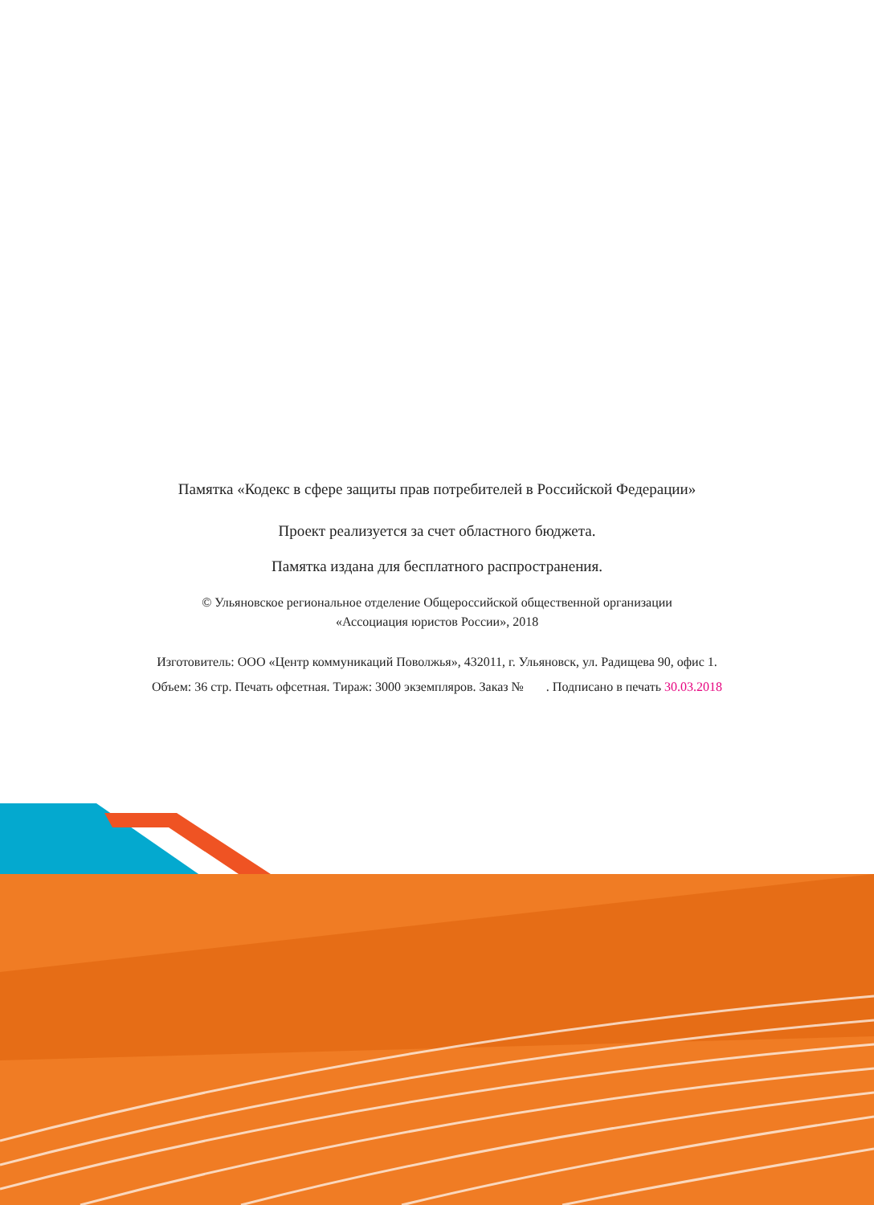Памятка «Кодекс в сфере защиты прав потребителей в Российской Федерации»
Проект реализуется за счет областного бюджета.
Памятка издана для бесплатного распространения.
© Ульяновское региональное отделение Общероссийской общественной организации
«Ассоциация юристов России», 2018
Изготовитель: ООО «Центр коммуникаций Поволжья», 432011, г. Ульяновск, ул. Радищева 90, офис 1.
Объем: 36 стр. Печать офсетная. Тираж: 3000 экземпляров. Заказ № . Подписано в печать 30.03.2018